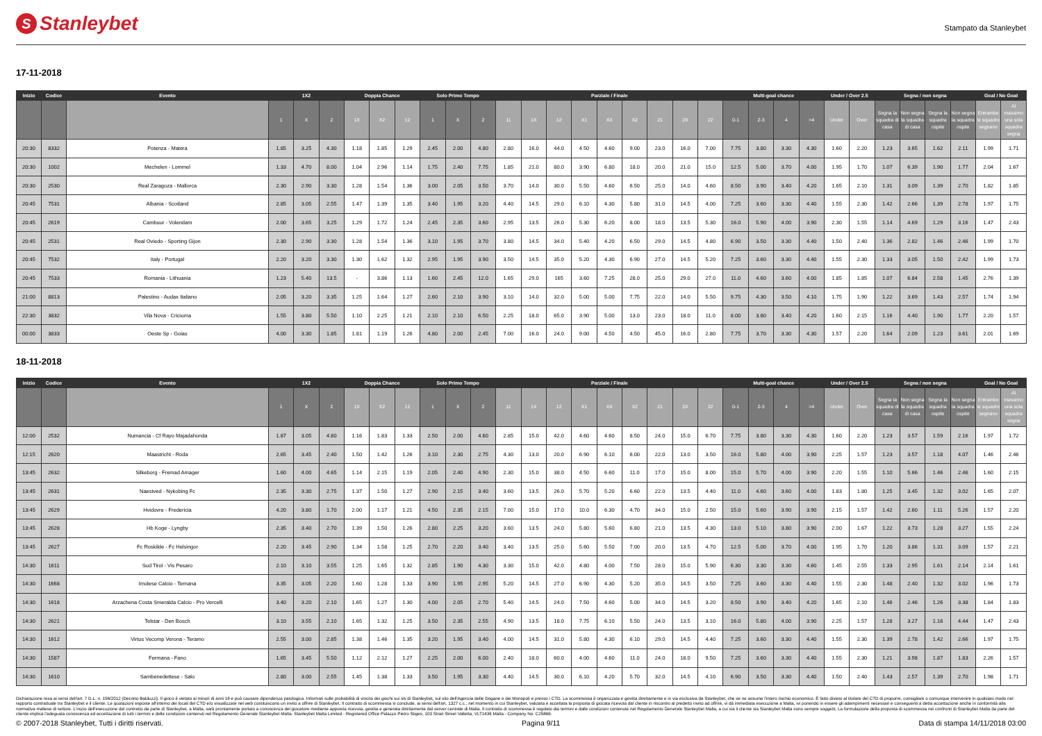S Stanleybet
Stampato da Stanleybet
17-11-2018
| Inizio | Codice | Evento | 1X2 | | | Doppia Chance | | | Solo Primo Tempo | | | Parziale / Finale | | | | | | | | | Multi-goal chance | | | | Under / Over 2.5 | | Segna / non segna | | | | Goal / No Goal | |
| --- | --- | --- | --- | --- | --- | --- | --- | --- | --- | --- | --- | --- | --- | --- | --- | --- | --- | --- | --- | --- | --- | --- | --- | --- | --- | --- | --- | --- | --- | --- | --- | --- |
| | | | 1 | X | 2 | 1X | X2 | 12 | 1 | X | 2 | 11 | 1X | 12 | X1 | XX | X2 | 21 | 2X | 22 | 0-1 | 2-3 | 4 | >4 | Under | Over | Segna la squadra di casa | Non segna la squadra di casa | Segna la squadra ospite | Non segna la squadra ospite | Entrambe le squadre segnano | Al massimo una sola squadra segna |
| 20:30 | 8332 | Potenza - Matera | 1.85 | 3.25 | 4.30 | 1.18 | 1.85 | 1.29 | 2.45 | 2.00 | 4.80 | 2.80 | 16.0 | 44.0 | 4.50 | 4.60 | 9.00 | 23.0 | 16.0 | 7.00 | 7.75 | 3.80 | 3.30 | 4.30 | 1.60 | 2.20 | 1.23 | 3.65 | 1.62 | 2.11 | 1.99 | 1.71 |
| 20:30 | 1002 | Mechelen - Lommel | 1.33 | 4.70 | 8.00 | 1.04 | 2.96 | 1.14 | 1.75 | 2.40 | 7.75 | 1.85 | 21.0 | 80.0 | 3.90 | 6.80 | 18.0 | 20.0 | 21.0 | 15.0 | 12.5 | 5.00 | 3.70 | 4.00 | 1.95 | 1.70 | 1.07 | 6.39 | 1.90 | 1.77 | 2.04 | 1.67 |
| 20:30 | 2530 | Real Zaragoza - Mallorca | 2.30 | 2.90 | 3.30 | 1.28 | 1.54 | 1.36 | 3.00 | 2.05 | 3.50 | 3.70 | 14.0 | 30.0 | 5.50 | 4.60 | 6.50 | 25.0 | 14.0 | 4.60 | 8.50 | 3.90 | 3.40 | 4.20 | 1.65 | 2.10 | 1.31 | 3.09 | 1.39 | 2.70 | 1.82 | 1.85 |
| 20:45 | 7531 | Albania - Scotland | 2.85 | 3.05 | 2.55 | 1.47 | 1.39 | 1.35 | 3.40 | 1.95 | 3.20 | 4.40 | 14.5 | 29.0 | 6.10 | 4.30 | 5.80 | 31.0 | 14.5 | 4.00 | 7.25 | 3.60 | 3.30 | 4.40 | 1.55 | 2.30 | 1.42 | 2.66 | 1.39 | 2.78 | 1.97 | 1.75 |
| 20:45 | 2619 | Cambuur - Volendam | 2.00 | 3.65 | 3.25 | 1.29 | 1.72 | 1.24 | 2.45 | 2.35 | 3.60 | 2.95 | 13.5 | 26.0 | 5.30 | 6.20 | 8.00 | 18.0 | 13.5 | 5.30 | 16.0 | 5.90 | 4.00 | 3.90 | 2.30 | 1.55 | 1.14 | 4.69 | 1.29 | 3.16 | 1.47 | 2.43 |
| 20:45 | 2531 | Real Oviedo - Sporting Gijon | 2.30 | 2.90 | 3.30 | 1.28 | 1.54 | 1.36 | 3.10 | 1.95 | 3.70 | 3.80 | 14.5 | 34.0 | 5.40 | 4.20 | 6.50 | 29.0 | 14.5 | 4.80 | 6.90 | 3.50 | 3.30 | 4.40 | 1.50 | 2.40 | 1.36 | 2.82 | 1.46 | 2.46 | 1.99 | 1.70 |
| 20:45 | 7532 | Italy - Portugal | 2.20 | 3.20 | 3.30 | 1.30 | 1.62 | 1.32 | 2.95 | 1.95 | 3.90 | 3.50 | 14.5 | 35.0 | 5.20 | 4.30 | 6.90 | 27.0 | 14.5 | 5.20 | 7.25 | 3.60 | 3.30 | 4.40 | 1.55 | 2.30 | 1.33 | 3.05 | 1.50 | 2.42 | 1.99 | 1.73 |
| 20:45 | 7533 | Romania - Lithuania | 1.23 | 5.40 | 13.5 | - | 3.86 | 1.13 | 1.60 | 2.45 | 12.0 | 1.65 | 29.0 | 165 | 3.60 | 7.25 | 28.0 | 25.0 | 29.0 | 27.0 | 11.0 | 4.60 | 3.60 | 4.00 | 1.85 | 1.85 | 1.07 | 6.84 | 2.58 | 1.45 | 2.76 | 1.39 |
| 21:00 | 8813 | Palestino - Audax Italiano | 2.05 | 3.20 | 3.35 | 1.25 | 1.64 | 1.27 | 2.60 | 2.10 | 3.90 | 3.10 | 14.0 | 32.0 | 5.00 | 5.00 | 7.75 | 22.0 | 14.0 | 5.50 | 9.75 | 4.30 | 3.50 | 4.10 | 1.75 | 1.90 | 1.22 | 3.69 | 1.43 | 2.57 | 1.74 | 1.94 |
| 22:30 | 3832 | Vila Nova - Criciuma | 1.55 | 3.80 | 5.50 | 1.10 | 2.25 | 1.21 | 2.10 | 2.10 | 6.50 | 2.25 | 18.0 | 65.0 | 3.90 | 5.00 | 13.0 | 23.0 | 18.0 | 11.0 | 8.00 | 3.80 | 3.40 | 4.20 | 1.60 | 2.15 | 1.16 | 4.40 | 1.90 | 1.77 | 2.20 | 1.57 |
| 00:00 | 3833 | Oeste Sp - Goias | 4.00 | 3.30 | 1.85 | 1.81 | 1.19 | 1.26 | 4.80 | 2.00 | 2.45 | 7.00 | 16.0 | 24.0 | 9.00 | 4.50 | 4.50 | 45.0 | 16.0 | 2.80 | 7.75 | 3.70 | 3.30 | 4.30 | 1.57 | 2.20 | 1.64 | 2.09 | 1.23 | 3.61 | 2.01 | 1.69 |
18-11-2018
| Inizio | Codice | Evento | 1X2 | | | Doppia Chance | | | Solo Primo Tempo | | | Parziale / Finale | | | | | | | | | Multi-goal chance | | | | Under / Over 2.5 | | Segna / non segna | | | | Goal / No Goal | |
| --- | --- | --- | --- | --- | --- | --- | --- | --- | --- | --- | --- | --- | --- | --- | --- | --- | --- | --- | --- | --- | --- | --- | --- | --- | --- | --- | --- | --- | --- | --- | --- | --- |
| | | | 1 | X | 2 | 1X | X2 | 12 | 1 | X | 2 | 11 | 1X | 12 | X1 | XX | X2 | 21 | 2X | 22 | 0-1 | 2-3 | 4 | >4 | Under | Over | Segna la squadra di casa | Non segna la squadra di casa | Segna la squadra ospite | Non segna la squadra ospite | Entrambe le squadre segnano | Al massimo una sola squadra segna |
| 12:00 | 2532 | Numancia - Cf Rayo Majadahonda | 1.87 | 3.05 | 4.60 | 1.16 | 1.83 | 1.33 | 2.50 | 2.00 | 4.60 | 2.85 | 15.0 | 42.0 | 4.60 | 4.60 | 8.50 | 24.0 | 15.0 | 6.70 | 7.75 | 3.80 | 3.30 | 4.30 | 1.60 | 2.20 | 1.23 | 3.57 | 1.59 | 2.16 | 1.97 | 1.72 |
| 12:15 | 2620 | Maastricht - Roda | 2.65 | 3.45 | 2.40 | 1.50 | 1.42 | 1.26 | 3.10 | 2.30 | 2.75 | 4.30 | 13.0 | 20.0 | 6.90 | 6.10 | 6.00 | 22.0 | 13.0 | 3.50 | 16.0 | 5.80 | 4.00 | 3.90 | 2.25 | 1.57 | 1.23 | 3.57 | 1.18 | 4.07 | 1.46 | 2.46 |
| 13:45 | 2632 | Silkeborg - Fremad Amager | 1.60 | 4.00 | 4.65 | 1.14 | 2.15 | 1.19 | 2.05 | 2.40 | 4.90 | 2.30 | 15.0 | 38.0 | 4.50 | 6.60 | 11.0 | 17.0 | 15.0 | 8.00 | 15.0 | 5.70 | 4.00 | 3.90 | 2.20 | 1.55 | 1.10 | 5.66 | 1.46 | 2.46 | 1.60 | 2.15 |
| 13:45 | 2631 | Naestved - Nykobing Fc | 2.35 | 3.30 | 2.75 | 1.37 | 1.50 | 1.27 | 2.90 | 2.15 | 3.40 | 3.60 | 13.5 | 26.0 | 5.70 | 5.20 | 6.60 | 22.0 | 13.5 | 4.40 | 11.0 | 4.60 | 3.60 | 4.00 | 1.83 | 1.80 | 1.25 | 3.45 | 1.32 | 3.02 | 1.65 | 2.07 |
| 13:45 | 2629 | Hvidovre - Fredericia | 4.20 | 3.80 | 1.70 | 2.00 | 1.17 | 1.21 | 4.50 | 2.35 | 2.15 | 7.00 | 15.0 | 17.0 | 10.0 | 6.30 | 4.70 | 34.0 | 15.0 | 2.50 | 15.0 | 5.60 | 3.90 | 3.90 | 2.15 | 1.57 | 1.42 | 2.60 | 1.11 | 5.26 | 1.57 | 2.20 |
| 13:45 | 2628 | Hb Koge - Lyngby | 2.35 | 3.40 | 2.70 | 1.39 | 1.50 | 1.26 | 2.80 | 2.25 | 3.20 | 3.60 | 13.5 | 24.0 | 5.80 | 5.60 | 6.80 | 21.0 | 13.5 | 4.30 | 13.0 | 5.10 | 3.80 | 3.90 | 2.00 | 1.67 | 1.22 | 3.73 | 1.28 | 3.27 | 1.55 | 2.24 |
| 13:45 | 2627 | Fc Roskilde - Fc Helsingor | 2.20 | 3.45 | 2.90 | 1.34 | 1.58 | 1.25 | 2.70 | 2.20 | 3.40 | 3.40 | 13.5 | 25.0 | 5.60 | 5.50 | 7.00 | 20.0 | 13.5 | 4.70 | 12.5 | 5.00 | 3.70 | 4.00 | 1.95 | 1.70 | 1.20 | 3.86 | 1.31 | 3.09 | 1.57 | 2.21 |
| 14:30 | 1611 | Sud Tirol - Vis Pesaro | 2.10 | 3.10 | 3.55 | 1.25 | 1.65 | 1.32 | 2.85 | 1.90 | 4.30 | 3.30 | 15.0 | 42.0 | 4.80 | 4.00 | 7.50 | 28.0 | 15.0 | 5.90 | 6.30 | 3.30 | 3.30 | 4.60 | 1.45 | 2.55 | 1.33 | 2.95 | 1.61 | 2.14 | 2.14 | 1.61 |
| 14:30 | 1668 | Imolese Calcio - Ternana | 3.35 | 3.05 | 2.20 | 1.60 | 1.28 | 1.33 | 3.90 | 1.95 | 2.95 | 5.20 | 14.5 | 27.0 | 6.90 | 4.30 | 5.20 | 35.0 | 14.5 | 3.50 | 7.25 | 3.60 | 3.30 | 4.40 | 1.55 | 2.30 | 1.48 | 2.40 | 1.32 | 3.02 | 1.96 | 1.73 |
| 14:30 | 1618 | Arzachena Costa Smeralda Calcio - Pro Vercelli | 3.40 | 3.20 | 2.10 | 1.65 | 1.27 | 1.30 | 4.00 | 2.05 | 2.70 | 5.40 | 14.5 | 24.0 | 7.50 | 4.60 | 5.00 | 34.0 | 14.5 | 3.20 | 8.50 | 3.90 | 3.40 | 4.20 | 1.65 | 2.10 | 1.46 | 2.46 | 1.26 | 3.38 | 1.84 | 1.83 |
| 14:30 | 2621 | Telstar - Den Bosch | 3.10 | 3.55 | 2.10 | 1.65 | 1.32 | 1.25 | 3.50 | 2.35 | 2.55 | 4.90 | 13.5 | 18.0 | 7.75 | 6.10 | 5.50 | 24.0 | 13.5 | 3.10 | 16.0 | 5.80 | 4.00 | 3.90 | 2.25 | 1.57 | 1.28 | 3.27 | 1.16 | 4.44 | 1.47 | 2.43 |
| 14:30 | 1612 | Virtus Vecomp Verona - Teramo | 2.55 | 3.00 | 2.85 | 1.38 | 1.46 | 1.35 | 3.20 | 1.95 | 3.40 | 4.00 | 14.5 | 31.0 | 5.80 | 4.30 | 6.10 | 29.0 | 14.5 | 4.40 | 7.25 | 3.60 | 3.30 | 4.40 | 1.55 | 2.30 | 1.39 | 2.78 | 1.42 | 2.66 | 1.97 | 1.75 |
| 14:30 | 1587 | Fermana - Fano | 1.65 | 3.45 | 5.50 | 1.12 | 2.12 | 1.27 | 2.25 | 2.00 | 6.00 | 2.40 | 18.0 | 60.0 | 4.00 | 4.60 | 11.0 | 24.0 | 18.0 | 9.50 | 7.25 | 3.60 | 3.30 | 4.40 | 1.55 | 2.30 | 1.21 | 3.98 | 1.87 | 1.83 | 2.26 | 1.57 |
| 14:30 | 1610 | Sambenedettese - Salo | 2.80 | 3.00 | 2.55 | 1.45 | 1.38 | 1.33 | 3.50 | 1.95 | 3.30 | 4.40 | 14.5 | 30.0 | 6.10 | 4.20 | 5.70 | 32.0 | 14.5 | 4.10 | 6.90 | 3.50 | 3.30 | 4.40 | 1.50 | 2.40 | 1.43 | 2.57 | 1.39 | 2.70 | 1.98 | 1.71 |
Dichiarazione resa ai sensi dell'art. 7 D.L. n. 158/2012 (Decreto Balduzzi). Il gioco è vietato ai minori di anni 18 e può causare dipendenza patologica. Informati sulle probabilità di vincita dei giochi sui siti di Stanleybet, sul sito dell'Agenzia delle Dogane e dei Monopoli e presso i CTD. La scommessa è organizzata e gestita direttamente e in via esclusiva da Stanleybet, che se ne assume l'intero rischio economico. È fatto divieto al titolare del CTD di proporre, consigliare o comunque intervenire in qualsiasi modo nel rapporto contrattuale tra Stanleybet e il cliente. Le quotazioni esposte all'interno dei locali del CTD e/o visualizzate nel web costituiscono un invito a offrire di Stanleybet. Il contratto di scommessa si conclude, ai sensi dell'art. 1327 c.c., nel momento in cui Stanleybet, valutata e accettata la proposta di giocata ricevuta dal cliente in riscontro al predetto invito ad offrire, vi dà immediata esecuzione a Malta, ivi ponendo in essere gli adempimenti necessari e conseguenti a detta accettazione anche in conformità alla normativa maltese di settore. L'inizio dell'esecuzione del contratto da parte di Stanleybet, a Malta, sarà prontamente portato a conoscenza del giocatore mediante apposita ricevuta, gestita e generata direttamente dal server centrale di Malta. Il contratto di scommessa è regolato dai termini e dalle condizioni contenute nel Regolamento Generale Stanleybet Malta, a cui sia il cliente sia Stanleybet Malta sono sempre soggetti. La formulazione della proposta di scommessa nei confronti di Stanleybet Malta da parte del cliente implica l'adeguata conoscenza ed accettazione di tutti i termini e delle condizioni contenuti nel Regolamento Generale Stanleybet Malta. Stanleybet Malta Limited - Registered Office Palazzo Pietro Stiges, 103 Strait Street Valletta, VLT1436 Malta - Company No. C25866.
© 2007-2018 Stanleybet, Tutti i diritti riservati. Pagina 9/11 Data di stampa 14/11/2018 03:00